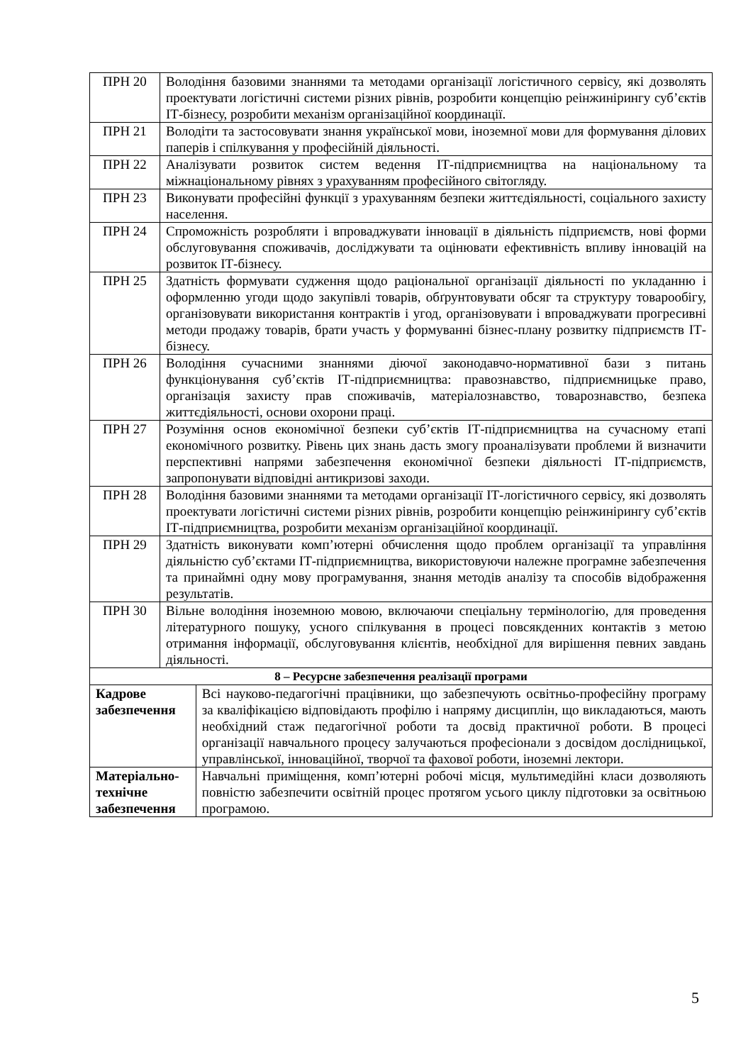| ПРН 20 | Володіння базовими знаннями та методами організації логістичного сервісу, які дозволять проектувати логістичні системи різних рівнів, розробити концепцію реінжинірингу суб’єктів ІТ-бізнесу, розробити механізм організаційної координації. | |
| ПРН 21 | Володіти та застосовувати знання української мови, іноземної мови для формування ділових паперів і спілкування у професійній діяльності. | |
| ПРН 22 | Аналізувати розвиток систем ведення ІТ-підприємництва на національному та міжнаціональному рівнях з урахуванням професійного світогляду. | |
| ПРН 23 | Виконувати професійні функції з урахуванням безпеки життєдіяльності, соціального захисту населення. | |
| ПРН 24 | Спроможність розробляти і впроваджувати інновації в діяльність підприємств, нові форми обслуговування споживачів, досліджувати та оцінювати ефективність впливу інновацій на розвиток ІТ-бізнесу. | |
| ПРН 25 | Здатність формувати судження щодо раціональної організації діяльності по укладанню і оформленню угоди щодо закупівлі товарів, обґрунтовувати обсяг та структуру товарообігу, організовувати використання контрактів і угод, організовувати і впроваджувати прогресивні методи продажу товарів, брати участь у формуванні бізнес-плану розвитку підприємств ІТ-бізнесу. | |
| ПРН 26 | Володіння сучасними знаннями діючої законодавчо-нормативної бази з питань функціонування суб’єктів ІТ-підприємництва: правознавство, підприємницьке право, організація захисту прав споживачів, матеріалознавство, товарознавство, безпека життєдіяльності, основи охорони праці. | |
| ПРН 27 | Розуміння основ економічної безпеки суб’єктів ІТ-підприємництва на сучасному етапі економічного розвитку. Рівень цих знань дасть змогу проаналізувати проблеми й визначити перспективні напрями забезпечення економічної безпеки діяльності ІТ-підприємств, запропонувати відповідні антикризові заходи. | |
| ПРН 28 | Володіння базовими знаннями та методами організації ІТ-логістичного сервісу, які дозволять проектувати логістичні системи різних рівнів, розробити концепцію реінжинірингу суб’єктів ІТ-підприємництва, розробити механізм організаційної координації. | |
| ПРН 29 | Здатність виконувати комп’ютерні обчислення щодо проблем організації та управління діяльністю суб’єктами ІТ-підприємництва, використовуючи належне програмне забезпечення та принаймні одну мову програмування, знання методів аналізу та способів відображення результатів. | |
| ПРН 30 | Вільне володіння іноземною мовою, включаючи спеціальну термінологію, для проведення літературного пошуку, усного спілкування в процесі повсякденних контактів з метою отримання інформації, обслуговування клієнтів, необхідної для вирішення певних завдань діяльності. | |
| 8 – Ресурсне забезпечення реалізації програми | | |
| Кадрове забезпечення | | Всі науково-педагогічні працівники, що забезпечують освітньо-професійну програму за кваліфікацією відповідають профілю і напряму дисциплін, що викладаються, мають необхідний стаж педагогічної роботи та досвід практичної роботи. В процесі організації навчального процесу залучаються професіонали з досвідом дослідницької, управлінської, інноваційної, творчої та фахової роботи, іноземні лектори. |
| Матеріально- технічне забезпечення | | Навчальні приміщення, комп’ютерні робочі місця, мультимедійні класи дозволяють повністю забезпечити освітній процес протягом усього циклу підготовки за освітньою програмою. |
5